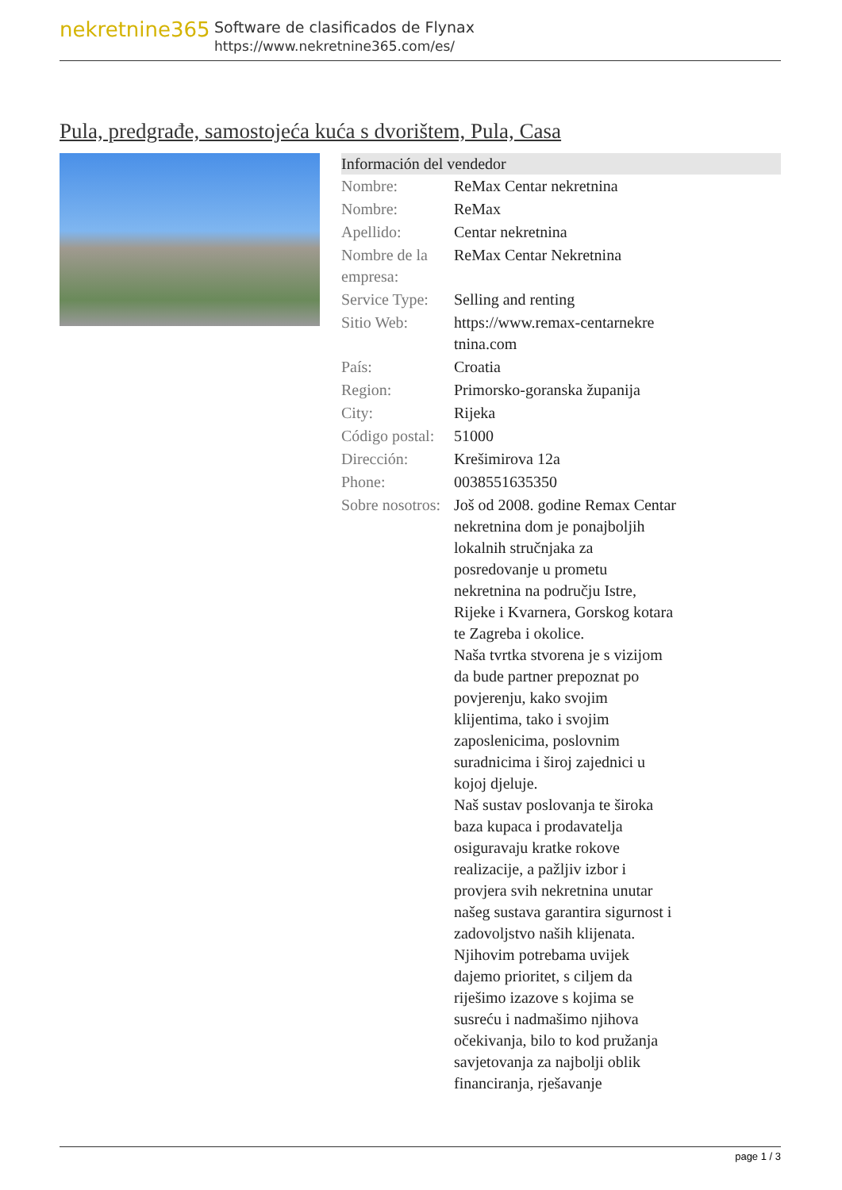nekretnine365
Software de clasificados de Flynax
https://www.nekretnine365.com/es/
Pula, predgrađe, samostojeća kuća s dvorištem, Pula, Casa
Información del vendedor
| Nombre: | ReMax Centar nekretnina |
| Nombre: | ReMax |
| Apellido: | Centar nekretnina |
| Nombre de la empresa: | ReMax Centar Nekretnina |
| Service Type: | Selling and renting |
| Sitio Web: | https://www.remax-centarnekre tnina.com |
| País: | Croatia |
| Region: | Primorsko-goranska županija |
| City: | Rijeka |
| Código postal: | 51000 |
| Dirección: | Krešimirova 12a |
| Phone: | 0038551635350 |
| Sobre nosotros: | Još od 2008. godine Remax Centar nekretnina dom je ponajboljih lokalnih stručnjaka za posredovanje u prometu nekretnina na području Istre, Rijeke i Kvarnera, Gorskog kotara te Zagreba i okolice. Naša tvrtka stvorena je s vizijom da bude partner prepoznat po povjerenju, kako svojim klijentima, tako i svojim zaposlenicima, poslovnim suradnicima i široj zajednici u kojoj djeluje. Naš sustav poslovanja te široka baza kupaca i prodavatelja osiguravaju kratke rokove realizacije, a pažljiv izbor i provjera svih nekretnina unutar našeg sustava garantira sigurnost i zadovoljstvo naših klijenata. Njihovim potrebama uvijek dajemo prioritet, s ciljem da riješimo izazove s kojima se susreću i nadmašimo njihova očekivanja, bilo to kod pružanja savjetovanja za najbolji oblik financiranja, rješavanje |
page 1 / 3